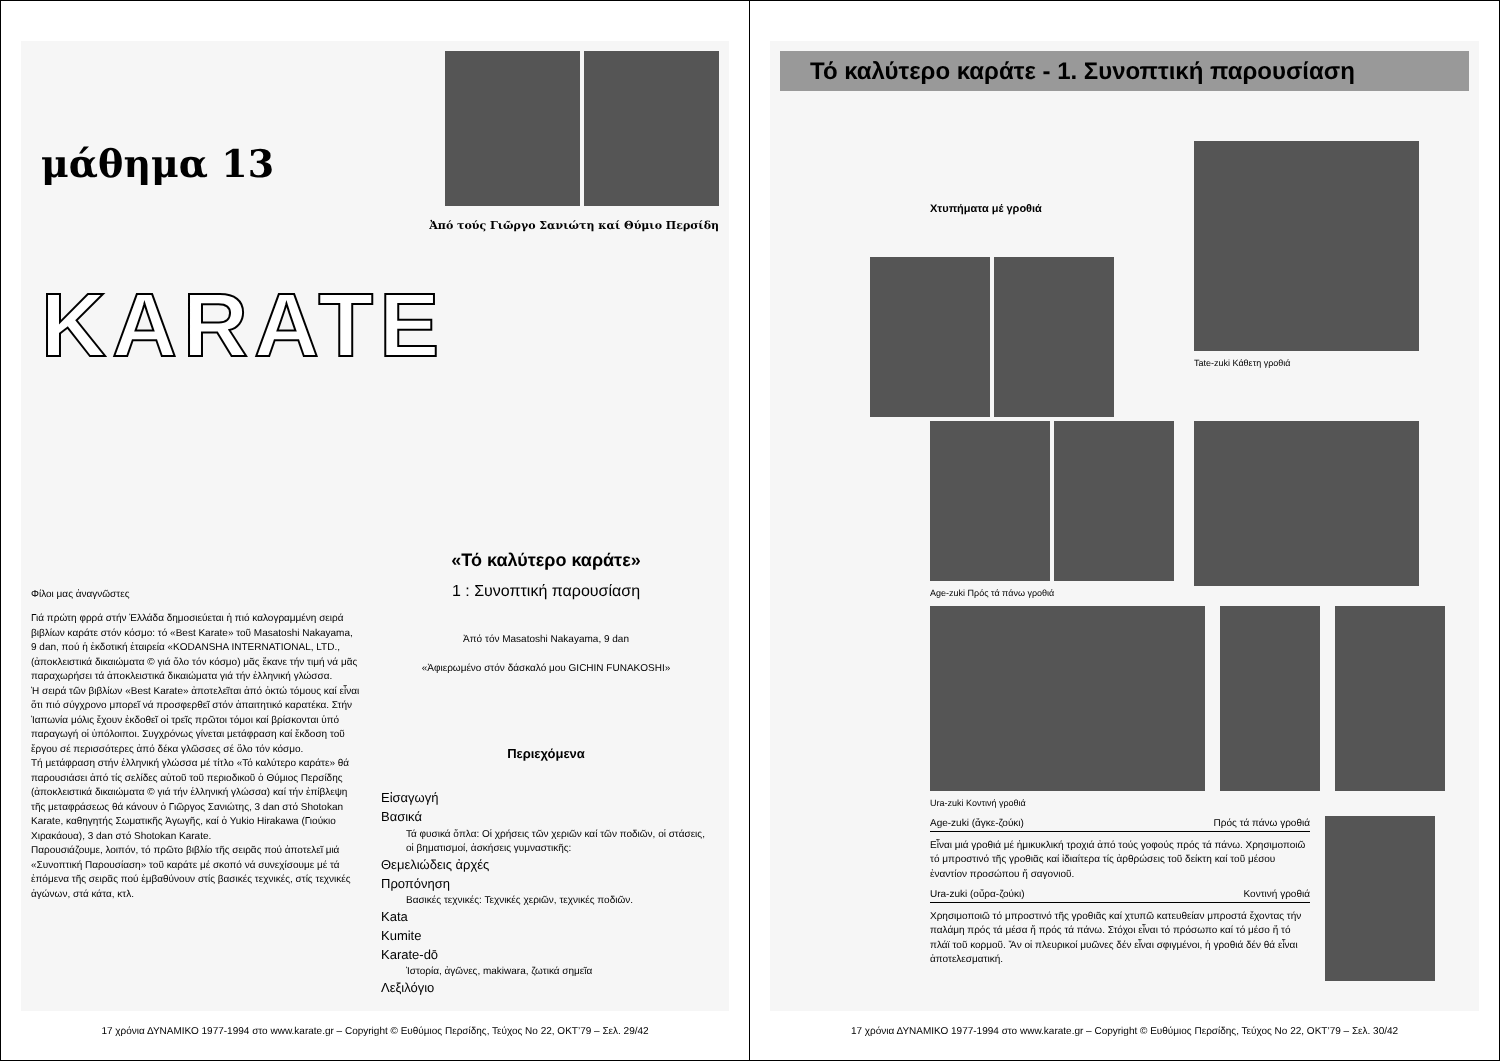μάθημα 13
Ἀπό τούς Γιῶργο Σανιώτη καί Θύμιο Περσίδη
KARATE
Φίλοι μας ἀναγνῶστες
Γιά πρώτη φρρά στήν Ἑλλάδα δημοσιεύεται ἡ πιό καλογραμμένη σειρά βιβλίων καράτε στόν κόσμο: τό «Best Karate» τοῦ Masatoshi Nakayama, 9 dan, πού ἡ ἐκδοτική ἑταιρεία «KODANSHA INTERNATIONAL, LTD., (ἀποκλειστικά δικαιώματα © γιά ὅλο τόν κόσμο) μᾶς ἔκανε τήν τιμή νά μᾶς παραχωρήσει τά ἀποκλειστικά δικαιώματα γιά τήν ἑλληνική γλώσσα.
Ἡ σειρά τῶν βιβλίων «Best Karate» ἀποτελεῖται ἀπό ὀκτώ τόμους καί εἶναι ὅτι πιό σύγχρονο μπορεῖ νά προσφερθεῖ στόν ἀπαιτητικό καρατέκα. Στήν Ἰαπωνία μόλις ἔχουν ἐκδοθεῖ οἱ τρεῖς πρῶτοι τόμοι καί βρίσκονται ὑπό παραγωγή οἱ ὑπόλοιποι. Συγχρόνως γίνεται μετάφραση καί ἔκδοση τοῦ ἔργου σέ περισσότερες ἀπό δέκα γλῶσσες σέ ὅλο τόν κόσμο.
Τή μετάφραση στήν ἑλληνική γλώσσα μέ τίτλο «Τό καλύτερο καράτε» θά παρουσιάσει ἀπό τίς σελίδες αὐτοῦ τοῦ περιοδικοῦ ὁ Θύμιος Περσίδης (ἀποκλειστικά δικαιώματα © γιά τήν ἑλληνική γλώσσα) καί τήν ἐπίβλεψη τῆς μεταφράσεως θά κάνουν ὁ Γιῶργος Σανιώτης, 3 dan στό Shotokan Karate, καθηγητής Σωματικῆς Ἀγωγῆς, καί ὁ Yukio Hirakawa (Γιούκιο Χιρακάουα), 3 dan στό Shotokan Karate.
Παρουσιάζουμε, λοιπόν, τό πρῶτο βιβλίο τῆς σειρᾶς πού ἀποτελεῖ μιά «Συνοπτική Παρουσίαση» τοῦ καράτε μέ σκοπό νά συνεχίσουμε μέ τά ἐπόμενα τῆς σειρᾶς πού ἐμβαθύνουν στίς βασικές τεχνικές, στίς τεχνικές ἀγώνων, στά κάτα, κτλ.
«Τό καλύτερο καράτε»
1 : Συνοπτική παρουσίαση
Ἀπό τόν Masatoshi Nakayama, 9 dan
«Ἀφιερωμένο στόν δάσκαλό μου GICHIN FUNAKOSHI»
Περιεχόμενα
Εἰσαγωγή
Βασικά
Τά φυσικά ὅπλα: Οἱ χρήσεις τῶν χεριῶν καί τῶν ποδιῶν, οἱ στάσεις, οἱ βηματισμοί, ἀσκήσεις γυμναστικῆς:
Θεμελιώδεις ἀρχές
Προπόνηση
Βασικές τεχνικές: Τεχνικές χεριῶν, τεχνικές ποδιῶν.
Kata
Kumite
Karate-dō
Ἱστορία, ἀγῶνες, makiwara, ζωτικά σημεῖα
Λεξιλόγιο
17 χρόνια ΔΥΝΑΜΙΚΟ 1977-1994 στο www.karate.gr – Copyright © Ευθύμιος Περσίδης, Τεύχος Νο 22, ΟΚΤ’79 – Σελ. 29/42
Τό καλύτερο καράτε - 1. Συνοπτική παρουσίαση
Χτυπήματα μέ γροθιά
Tate-zuki Κάθετη γροθιά
Age-zuki Πρός τά πάνω γροθιά
Ura-zuki Κοντινή γροθιά
Age-zuki (ἄγκε-ζούκι) Πρός τά πάνω γροθιά
Εἶναι μιά γροθιά μέ ἡμικυκλική τροχιά ἀπό τούς γοφούς πρός τά πάνω. Χρησιμοποιῶ τό μπροστινό τῆς γροθιᾶς καί ἰδιαίτερα τίς ἀρθρώσεις τοῦ δείκτη καί τοῦ μέσου ἐναντίον προσώπου ἤ σαγονιοῦ.
Ura-zuki (οὔρα-ζούκι) Κοντινή γροθιά
Χρησιμοποιῶ τό μπροστινό τῆς γροθιᾶς καί χτυπῶ κατευθείαν μπροστά ἔχοντας τήν παλάμη πρός τά μέσα ἤ πρός τά πάνω. Στόχοι εἶναι τό πρόσωπο καί τό μέσο ἤ τό πλάϊ τοῦ κορμοῦ. Ἄν οἱ πλευρικοί μυῶνες δέν εἶναι σφιγμένοι, ἡ γροθιά δέν θά εἶναι ἀποτελεσματική.
17 χρόνια ΔΥΝΑΜΙΚΟ 1977-1994 στο www.karate.gr – Copyright © Ευθύμιος Περσίδης, Τεύχος Νο 22, ΟΚΤ’79 – Σελ. 30/42